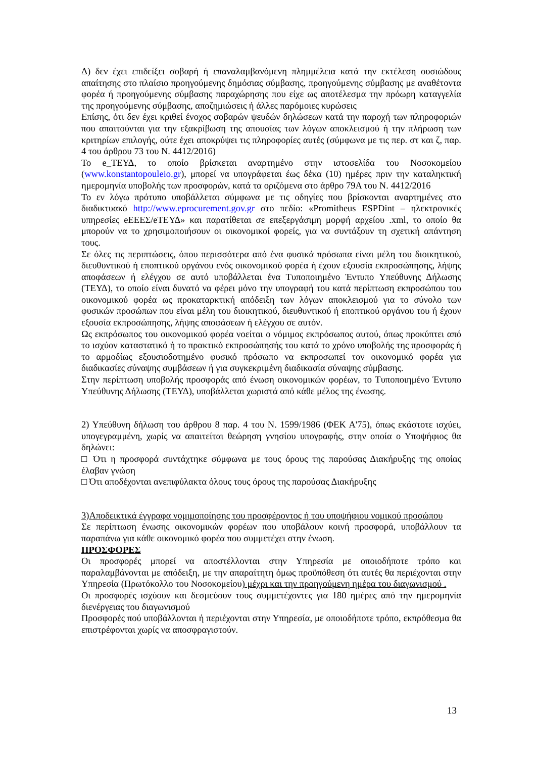Δ) δεν έχει επιδείξει σοβαρή ή επαναλαμβανόμενη πλημμέλεια κατά την εκτέλεση ουσιώδους απαίτησης στο πλαίσιο προηγούμενης δημόσιας σύμβασης, προηγούμενης σύμβασης με αναθέτοντα φορέα ή προηγούμενης σύμβασης παραχώρησης που είχε ως αποτέλεσμα την πρόωρη καταγγελία της προηγούμενης σύμβασης, αποζημιώσεις ή άλλες παρόμοιες κυρώσεις
Επίσης, ότι δεν έχει κριθεί ένοχος σοβαρών ψευδών δηλώσεων κατά την παροχή των πληροφοριών που απαιτούνται για την εξακρίβωση της απουσίας των λόγων αποκλεισμού ή την πλήρωση των κριτηρίων επιλογής, ούτε έχει αποκρύψει τις πληροφορίες αυτές (σύμφωνα με τις περ. στ και ζ, παρ. 4 του άρθρου 73 του Ν. 4412/2016)
Το e_ΤΕΥΔ, το οποίο βρίσκεται αναρτημένο στην ιστοσελίδα του Νοσοκομείου (www.konstantopouleio.gr), μπορεί να υπογράφεται έως δέκα (10) ημέρες πριν την καταληκτική ημερομηνία υποβολής των προσφορών, κατά τα οριζόμενα στο άρθρο 79Α του Ν. 4412/2016
Το εν λόγω πρότυπο υποβάλλεται σύμφωνα με τις οδηγίες που βρίσκονται αναρτημένες στο διαδικτυακό http://www.eprocurement.gov.gr στο πεδίο: «Promitheus ESPDint – ηλεκτρονικές υπηρεσίες eΕΕΕΣ/eΤΕΥΔ» και παρατίθεται σε επεξεργάσιμη μορφή αρχείου .xml, το οποίο θα μπορούν να το χρησιμοποιήσουν οι οικονομικοί φορείς, για να συντάξουν τη σχετική απάντηση τους.
Σε όλες τις περιπτώσεις, όπου περισσότερα από ένα φυσικά πρόσωπα είναι μέλη του διοικητικού, διευθυντικού ή εποπτικού οργάνου ενός οικονομικού φορέα ή έχουν εξουσία εκπροσώπησης, λήψης αποφάσεων ή ελέγχου σε αυτό υποβάλλεται ένα Τυποποιημένο Έντυπο Υπεύθυνης Δήλωσης (ΤΕΥΔ), το οποίο είναι δυνατό να φέρει μόνο την υπογραφή του κατά περίπτωση εκπροσώπου του οικονομικού φορέα ως προκαταρκτική απόδειξη των λόγων αποκλεισμού για το σύνολο των φυσικών προσώπων που είναι μέλη του διοικητικού, διευθυντικού ή εποπτικού οργάνου του ή έχουν εξουσία εκπροσώπησης, λήψης αποφάσεων ή ελέγχου σε αυτόν.
Ως εκπρόσωπος του οικονομικού φορέα νοείται ο νόμιμος εκπρόσωπος αυτού, όπως προκύπτει από το ισχύον καταστατικό ή το πρακτικό εκπροσώπησής του κατά το χρόνο υποβολής της προσφοράς ή το αρμοδίως εξουσιοδοτημένο φυσικό πρόσωπο να εκπροσωπεί τον οικονομικό φορέα για διαδικασίες σύναψης συμβάσεων ή για συγκεκριμένη διαδικασία σύναψης σύμβασης.
Στην περίπτωση υποβολής προσφοράς από ένωση οικονομικών φορέων, το Τυποποιημένο Έντυπο Υπεύθυνης Δήλωσης (ΤΕΥΔ), υποβάλλεται χωριστά από κάθε μέλος της ένωσης.
2) Υπεύθυνη δήλωση του άρθρου 8 παρ. 4 του Ν. 1599/1986 (ΦΕΚ Α'75), όπως εκάστοτε ισχύει, υπογεγραμμένη, χωρίς να απαιτείται θεώρηση γνησίου υπογραφής, στην οποία ο Υποψήφιος θα δηλώνει:
□ Ότι η προσφορά συντάχτηκε σύμφωνα με τους όρους της παρούσας Διακήρυξης της οποίας έλαβαν γνώση
□ Ότι αποδέχονται ανεπιφύλακτα όλους τους όρους της παρούσας Διακήρυξης
3)Αποδεικτικά έγγραφα νομιμοποίησης του προσφέροντος ή του υποψήφιου νομικού προσώπου
Σε περίπτωση ένωσης οικονομικών φορέων που υποβάλουν κοινή προσφορά, υποβάλλουν τα παραπάνω για κάθε οικονομικό φορέα που συμμετέχει στην ένωση.
ΠΡΟΣΦΟΡΕΣ
Οι προσφορές μπορεί να αποστέλλονται στην Υπηρεσία με οποιοδήποτε τρόπο και παραλαμβάνονται με απόδειξη, με την απαραίτητη όμως προϋπόθεση ότι αυτές θα περιέχονται στην Υπηρεσία (Πρωτόκολλο του Νοσοκομείου) μέχρι και την προηγούμενη ημέρα του διαγωνισμού .
Οι προσφορές ισχύουν και δεσμεύουν τους συμμετέχοντες για 180 ημέρες από την ημερομηνία διενέργειας του διαγωνισμού
Προσφορές πού υποβάλλονται ή περιέχονται στην Υπηρεσία, με οποιοδήποτε τρόπο, εκπρόθεσμα θα επιστρέφονται χωρίς να αποσφραγιστούν.
13